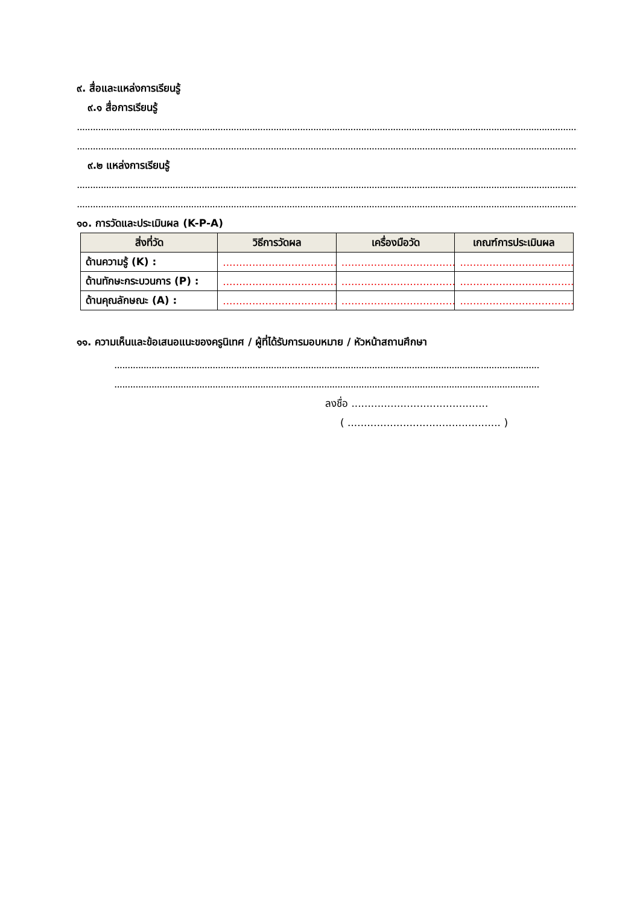๙. สื่อและแหล่งการเรียนรู้
๙.๑ สื่อการเรียนรู้
...................................................................................................................................................................................................................
...................................................................................................................................................................................................................
๙.๒ แหล่งการเรียนรู้
...................................................................................................................................................................................................................
...................................................................................................................................................................................................................
๑๐. การวัดและประเมินผล (K-P-A)
| สิ่งที่วัด | วิธีการวัดผล | เครื่องมือวัด | เกณฑ์การประเมินผล |
| --- | --- | --- | --- |
| ด้านความรู้ (K) : | ....................................... | ....................................... | ....................................... |
| ด้านทักษะกระบวนการ (P) : | ....................................... | ....................................... | ....................................... |
| ด้านคุณลักษณะ (A) : | ....................................... | ....................................... | ....................................... |
๑๑. ความเห็นและข้อเสนอแนะของครูนิเทศ / ผู้ที่ได้รับการมอบหมาย / หัวหน้าสถานศึกษา
.............................................................................................................................................................................
.............................................................................................................................................................................
ลงชื่อ ..........................................
( ............................................... )